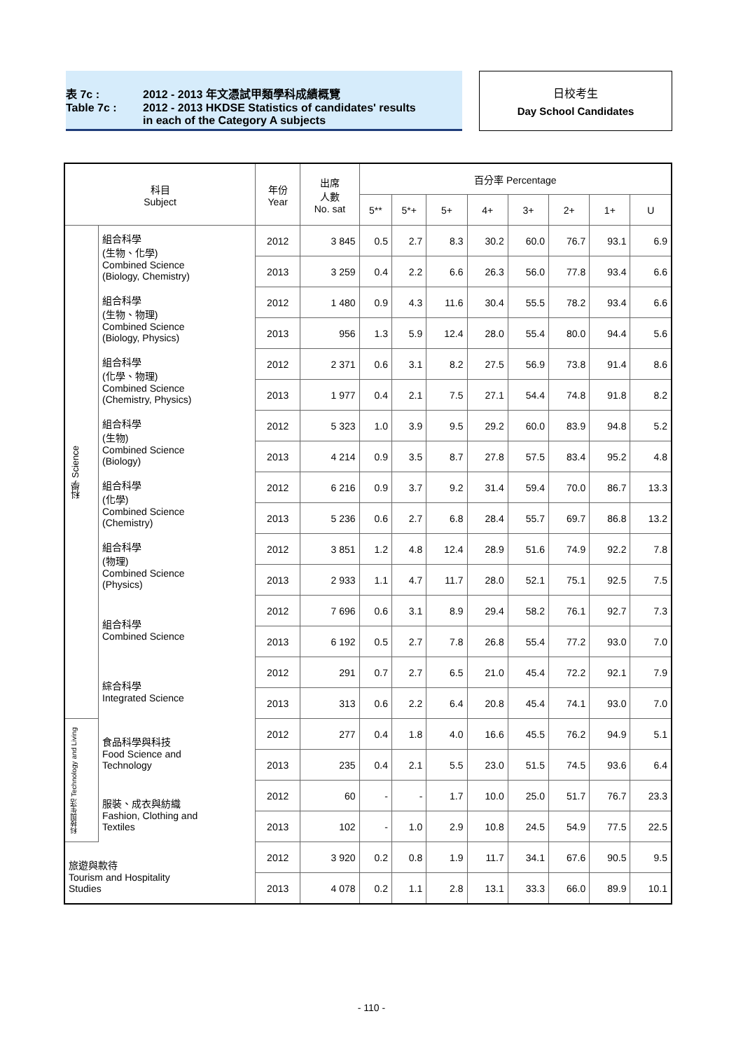表 7c : 2012 - 2013 年文憑試甲類學科成績概覽
Table 7c : 2012 - 2013 HKDSE Statistics of candidates' results
in each of the Category A subjects
日校考生
Day School Candidates
| 科目 Subject | | 年份 Year | 出席 人數 No. sat | 百分率 Percentage | | | | | | | |
| --- | --- | --- | --- | --- | --- | --- | --- | --- | --- | --- | --- |
| | | | | 5** | 5*+ | 5+ | 4+ | 3+ | 2+ | 1+ | U |
| 科學 Science | 組合科學 (生物、化學) Combined Science (Biology, Chemistry) | 2012 | 3 845 | 0.5 | 2.7 | 8.3 | 30.2 | 60.0 | 76.7 | 93.1 | 6.9 |
| | | 2013 | 3 259 | 0.4 | 2.2 | 6.6 | 26.3 | 56.0 | 77.8 | 93.4 | 6.6 |
| | 組合科學 (生物、物理) Combined Science (Biology, Physics) | 2012 | 1 480 | 0.9 | 4.3 | 11.6 | 30.4 | 55.5 | 78.2 | 93.4 | 6.6 |
| | | 2013 | 956 | 1.3 | 5.9 | 12.4 | 28.0 | 55.4 | 80.0 | 94.4 | 5.6 |
| | 組合科學 (化學、物理) Combined Science (Chemistry, Physics) | 2012 | 2 371 | 0.6 | 3.1 | 8.2 | 27.5 | 56.9 | 73.8 | 91.4 | 8.6 |
| | | 2013 | 1 977 | 0.4 | 2.1 | 7.5 | 27.1 | 54.4 | 74.8 | 91.8 | 8.2 |
| | 組合科學 (生物) Combined Science (Biology) | 2012 | 5 323 | 1.0 | 3.9 | 9.5 | 29.2 | 60.0 | 83.9 | 94.8 | 5.2 |
| | | 2013 | 4 214 | 0.9 | 3.5 | 8.7 | 27.8 | 57.5 | 83.4 | 95.2 | 4.8 |
| | 組合科學 (化學) Combined Science (Chemistry) | 2012 | 6 216 | 0.9 | 3.7 | 9.2 | 31.4 | 59.4 | 70.0 | 86.7 | 13.3 |
| | | 2013 | 5 236 | 0.6 | 2.7 | 6.8 | 28.4 | 55.7 | 69.7 | 86.8 | 13.2 |
| | 組合科學 (物理) Combined Science (Physics) | 2012 | 3 851 | 1.2 | 4.8 | 12.4 | 28.9 | 51.6 | 74.9 | 92.2 | 7.8 |
| | | 2013 | 2 933 | 1.1 | 4.7 | 11.7 | 28.0 | 52.1 | 75.1 | 92.5 | 7.5 |
| | 組合科學 Combined Science | 2012 | 7 696 | 0.6 | 3.1 | 8.9 | 29.4 | 58.2 | 76.1 | 92.7 | 7.3 |
| | | 2013 | 6 192 | 0.5 | 2.7 | 7.8 | 26.8 | 55.4 | 77.2 | 93.0 | 7.0 |
| | 綜合科學 Integrated Science | 2012 | 291 | 0.7 | 2.7 | 6.5 | 21.0 | 45.4 | 72.2 | 92.1 | 7.9 |
| | | 2013 | 313 | 0.6 | 2.2 | 6.4 | 20.8 | 45.4 | 74.1 | 93.0 | 7.0 |
| 科技與生活 Technology and Living | 食品科學與科技 Food Science and Technology | 2012 | 277 | 0.4 | 1.8 | 4.0 | 16.6 | 45.5 | 76.2 | 94.9 | 5.1 |
| | | 2013 | 235 | 0.4 | 2.1 | 5.5 | 23.0 | 51.5 | 74.5 | 93.6 | 6.4 |
| | 服裝、成衣與紡織 Fashion, Clothing and Textiles | 2012 | 60 | - | - | 1.7 | 10.0 | 25.0 | 51.7 | 76.7 | 23.3 |
| | | 2013 | 102 | - | 1.0 | 2.9 | 10.8 | 24.5 | 54.9 | 77.5 | 22.5 |
| 旅遊與款待 Tourism and Hospitality Studies | | 2012 | 3 920 | 0.2 | 0.8 | 1.9 | 11.7 | 34.1 | 67.6 | 90.5 | 9.5 |
| | | 2013 | 4 078 | 0.2 | 1.1 | 2.8 | 13.1 | 33.3 | 66.0 | 89.9 | 10.1 |
- 110 -